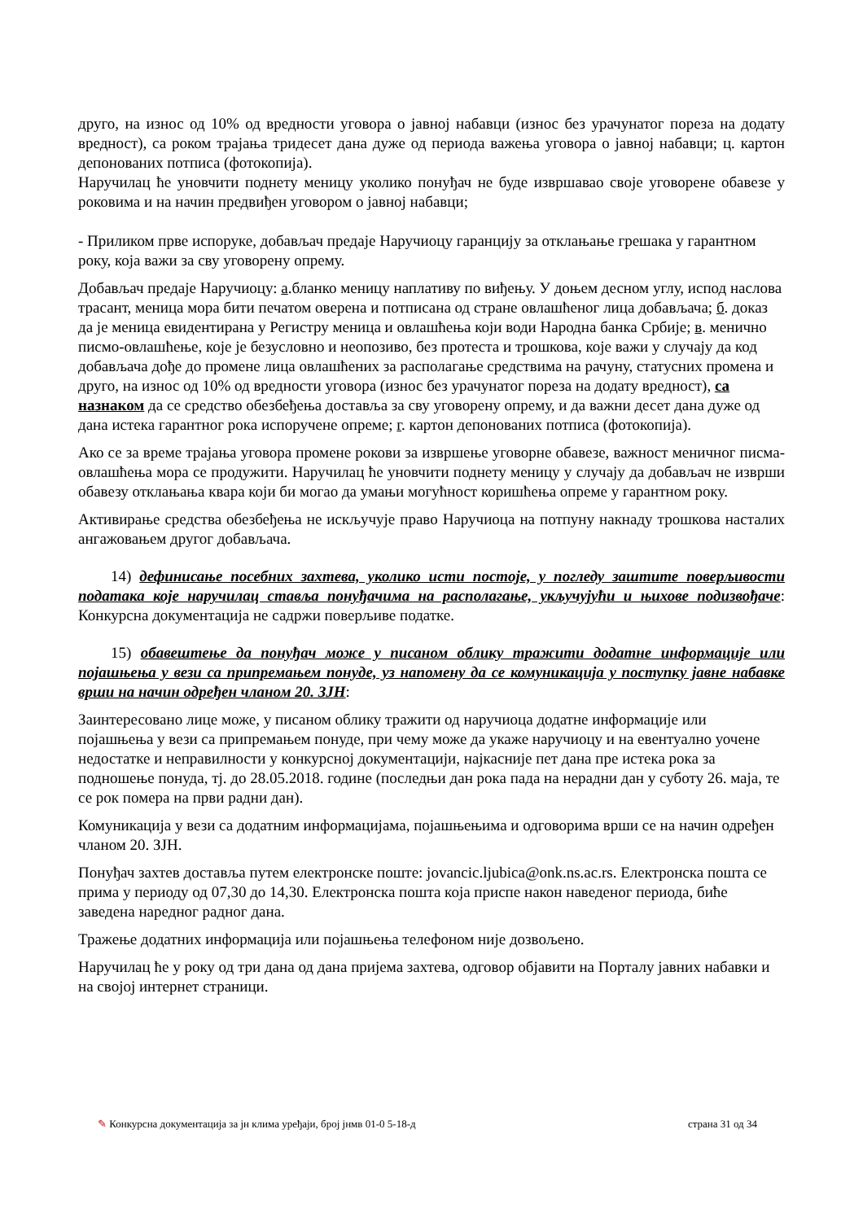друго, на износ од 10% од вредности уговора о јавној набавци (износ без урачунатог пореза на додату вредност), са роком трајања тридесет дана дуже од периода важења уговора о јавној набавци; ц. картон депонованих потписа (фотокопија).
Наручилац ће уновчити поднету меницу уколико понуђач не буде извршавао своје уговорене обавезе у роковима и на начин предвиђен уговором о јавној набавци;
- Приликом прве испоруке, добављач предаје Наручиоцу гаранцију за отклањање грешака у гарантном року, која важи за сву уговорену опрему.
Добављач предаје Наручиоцу: а.бланко меницу наплативу по виђењу. У доњем десном углу, испод наслова трасант, меница мора бити печатом оверена и потписана од стране овлашћеног лица добављача; б. доказ да је меница евидентирана у Регистру меница и овлашћења који води Народна банка Србије; в. менично писмо-овлашћење, које је безусловно и неопозиво, без протеста и трошкова, које важи у случају да код добављача дође до промене лица овлашћених за располагање средствима на рачуну, статусних промена и друго, на износ од 10% од вредности уговора (износ без урачунатог пореза на додату вредност), са назнаком да се средство обезбеђења доставља за сву уговорену опрему, и да важни десет дана дуже од дана истека гарантног рока испоручене опреме; г. картон депонованих потписа (фотокопија).
Ако се за време трајања уговора промене рокови за извршење уговорне обавезе, важност меничног писма-овлашћења мора се продужити. Наручилац ће уновчити поднету меницу у случају да добављач не изврши обавезу отклањања квара који би могао да умањи могућност коришћења опреме у гарантном року.
Активирање средства обезбеђења не искључује право Наручиоца на потпуну накнаду трошкова насталих ангажовањем другог добављача.
14) дефинисање посебних захтева, уколико исти постоје, у погледу заштите поверљивости података које наручилац ставља понуђачима на располагање, укључујући и њихове подизвођаче: Конкурсна документација не садржи поверљиве податке.
15) обавештење да понуђач може у писаном облику тражити додатне информације или појашњења у вези са припремањем понуде, уз напомену да се комуникација у поступку јавне набавке врши на начин одређен чланом 20. ЗЈН:
Заинтересовано лице може, у писаном облику тражити од наручиоца додатне информације или појашњења у вези са припремањем понуде, при чему може да укаже наручиоцу и на евентуално уочене недостатке и неправилности у конкурсној документацији, најкасније пет дана пре истека рока за подношење понуда, тј. до 28.05.2018. године (последњи дан рока пада на нерадни дан у суботу 26. маја, те се рок помера на први радни дан).
Комуникација у вези са додатним информацијама, појашњењима и одговорима врши се на начин одређен чланом 20. ЗЈН.
Понуђач захтев доставља путем електронске поште: jovancic.ljubica@onk.ns.ac.rs. Електронска пошта се прима у периоду од 07,30 до 14,30. Електронска пошта која приспе након наведеног периода, биће заведена наредног радног дана.
Тражење додатних информација или појашњења телефоном није дозвољено.
Наручилац ће у року од три дана од дана пријема захтева, одговор објавити на Порталу јавних набавки и на својој интернет страници.
✎ Конкурсна документација за јн клима уређаји, број јнмв 01-0 5-18-д страна 31 од 34